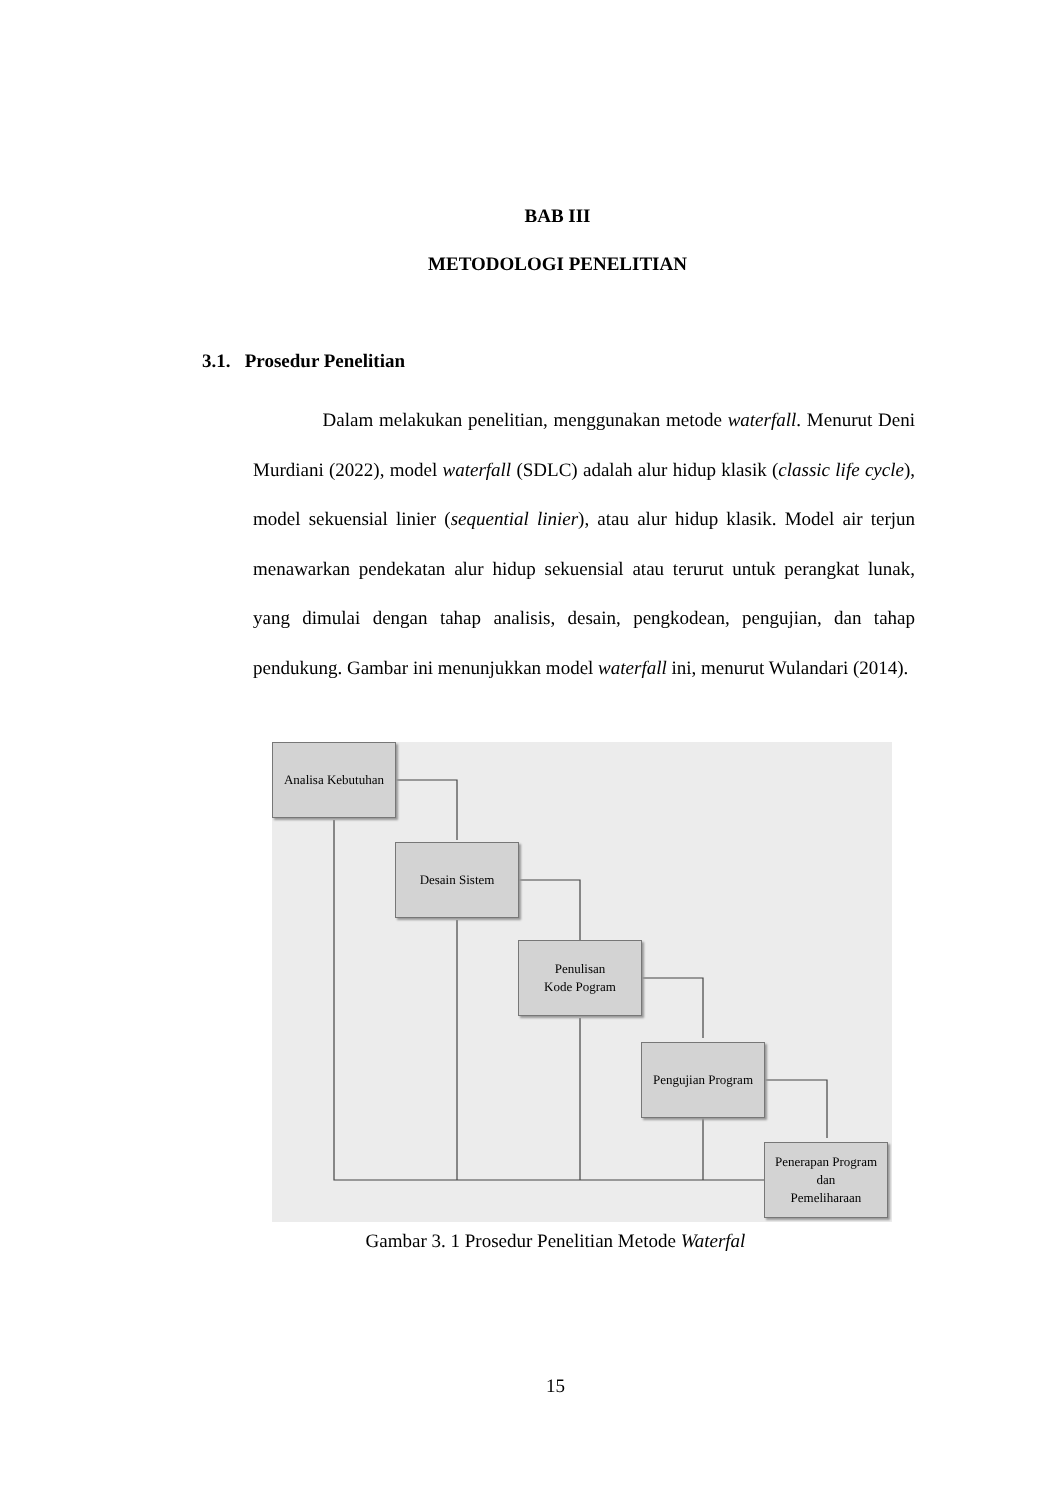BAB III
METODOLOGI PENELITIAN
3.1. Prosedur Penelitian
Dalam melakukan penelitian, menggunakan metode waterfall. Menurut Deni Murdiani (2022), model waterfall (SDLC) adalah alur hidup klasik (classic life cycle), model sekuensial linier (sequential linier), atau alur hidup klasik. Model air terjun menawarkan pendekatan alur hidup sekuensial atau terurut untuk perangkat lunak, yang dimulai dengan tahap analisis, desain, pengkodean, pengujian, dan tahap pendukung. Gambar ini menunjukkan model waterfall ini, menurut Wulandari (2014).
Analisa Kebutuhan
Desain Sistem
Penulisan
Kode Pogram
Pengujian Program
Penerapan Program
dan
Pemeliharaan
Gambar 3. 1 Prosedur Penelitian Metode Waterfal
15